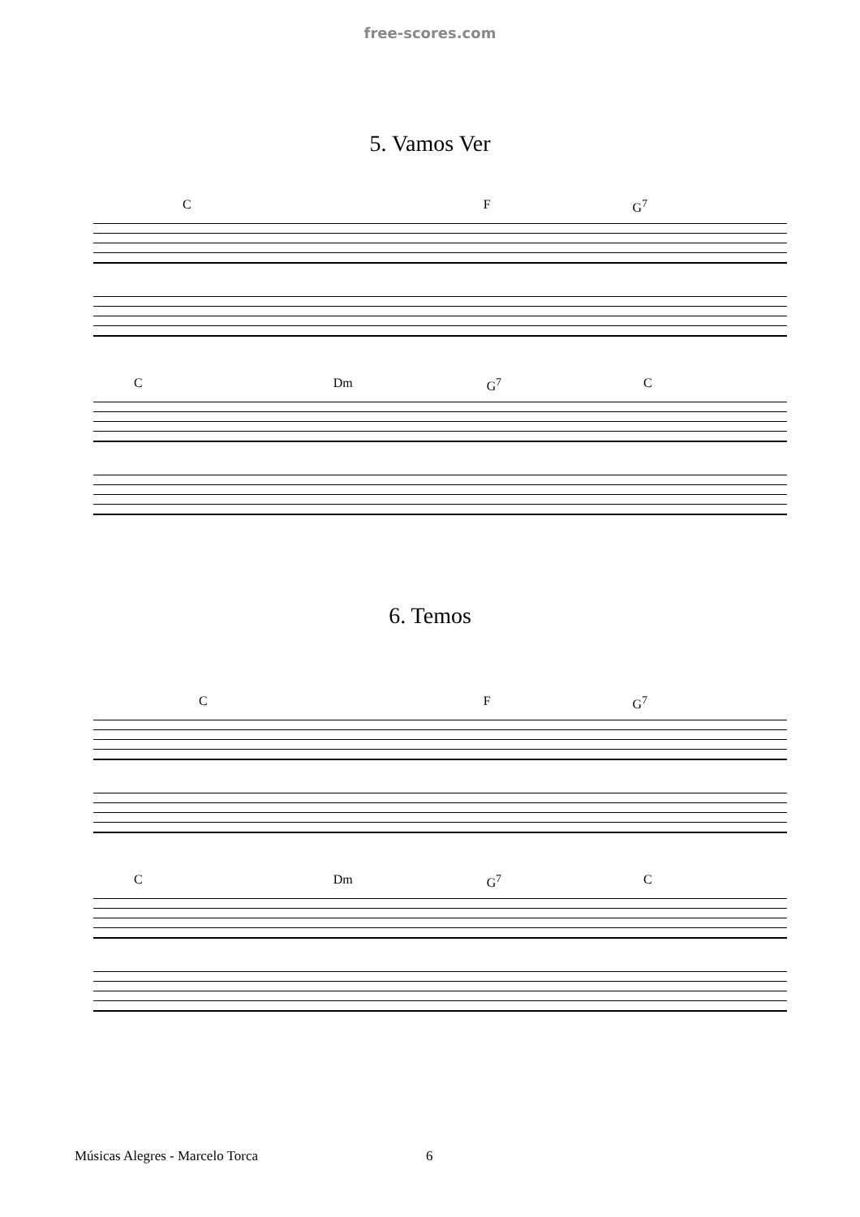free-scores.com
5. Vamos Ver
C F G<sup>7</sup>
C Dm G<sup>7</sup> C
6. Temos
C F G<sup>7</sup>
C Dm G<sup>7</sup> C
Músicas Alegres - Marcelo Torca
6